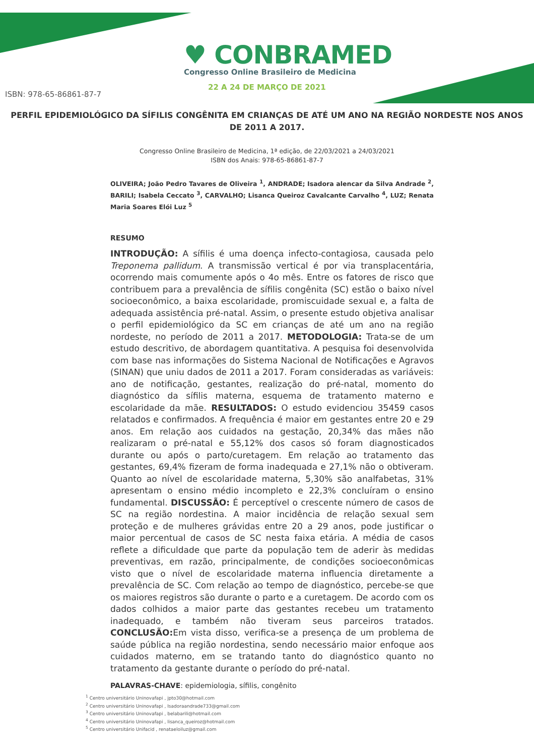♥ CONBRAMED
Congresso Online Brasileiro de Medicina
22 A 24 DE MARÇO DE 2021
ISBN: 978-65-86861-87-7
PERFIL EPIDEMIOLÓGICO DA SÍFILIS CONGÊNITA EM CRIANÇAS DE ATÉ UM ANO NA REGIÃO NORDESTE NOS ANOS DE 2011 A 2017.
Congresso Online Brasileiro de Medicina, 1ª edição, de 22/03/2021 a 24/03/2021
ISBN dos Anais: 978-65-86861-87-7
OLIVEIRA; João Pedro Tavares de Oliveira <sup>1</sup>, ANDRADE; Isadora alencar da Silva Andrade <sup>2</sup>, BARILI; Isabela Ceccato <sup>3</sup>, CARVALHO; Lisanca Queiroz Cavalcante Carvalho <sup>4</sup>, LUZ; Renata Maria Soares Elói Luz <sup>5</sup>
RESUMO
INTRODUÇÃO: A sífilis é uma doença infecto-contagiosa, causada pelo Treponema pallidum. A transmissão vertical é por via transplacentária, ocorrendo mais comumente após o 4o mês. Entre os fatores de risco que contribuem para a prevalência de sífilis congênita (SC) estão o baixo nível socioeconômico, a baixa escolaridade, promiscuidade sexual e, a falta de adequada assistência pré-natal. Assim, o presente estudo objetiva analisar o perfil epidemiológico da SC em crianças de até um ano na região nordeste, no período de 2011 a 2017. METODOLOGIA: Trata-se de um estudo descritivo, de abordagem quantitativa. A pesquisa foi desenvolvida com base nas informações do Sistema Nacional de Notificações e Agravos (SINAN) que uniu dados de 2011 a 2017. Foram consideradas as variáveis: ano de notificação, gestantes, realização do pré-natal, momento do diagnóstico da sífilis materna, esquema de tratamento materno e escolaridade da mãe. RESULTADOS: O estudo evidenciou 35459 casos relatados e confirmados. A frequência é maior em gestantes entre 20 e 29 anos. Em relação aos cuidados na gestação, 20,34% das mães não realizaram o pré-natal e 55,12% dos casos só foram diagnosticados durante ou após o parto/curetagem. Em relação ao tratamento das gestantes, 69,4% fizeram de forma inadequada e 27,1% não o obtiveram. Quanto ao nível de escolaridade materna, 5,30% são analfabetas, 31% apresentam o ensino médio incompleto e 22,3% concluíram o ensino fundamental. DISCUSSÃO: É perceptível o crescente número de casos de SC na região nordestina. A maior incidência de relação sexual sem proteção e de mulheres grávidas entre 20 a 29 anos, pode justificar o maior percentual de casos de SC nesta faixa etária. A média de casos reflete a dificuldade que parte da população tem de aderir às medidas preventivas, em razão, principalmente, de condições socioeconômicas visto que o nível de escolaridade materna influencia diretamente a prevalência de SC. Com relação ao tempo de diagnóstico, percebe-se que os maiores registros são durante o parto e a curetagem. De acordo com os dados colhidos a maior parte das gestantes recebeu um tratamento inadequado, e também não tiveram seus parceiros tratados. CONCLUSÃO: Em vista disso, verifica-se a presença de um problema de saúde pública na região nordestina, sendo necessário maior enfoque aos cuidados materno, em se tratando tanto do diagnóstico quanto no tratamento da gestante durante o período do pré-natal.
PALAVRAS-CHAVE: epidemiologia, sífilis, congênito
<sup>1</sup> Centro universitário Uninovafapi , jpto30@hotmail.com
<sup>2</sup> Centro universitário Uninovafapi , Isadoraandrade733@gmail.com
<sup>3</sup> Centro universitário Uninovafapi , belabarili@hotmail.com
<sup>4</sup> Centro universitário Uninovafapi , lisanca_queiroz@hotmail.com
<sup>5</sup> Centro universitário Unifacid , renataeloiluz@gmail.com